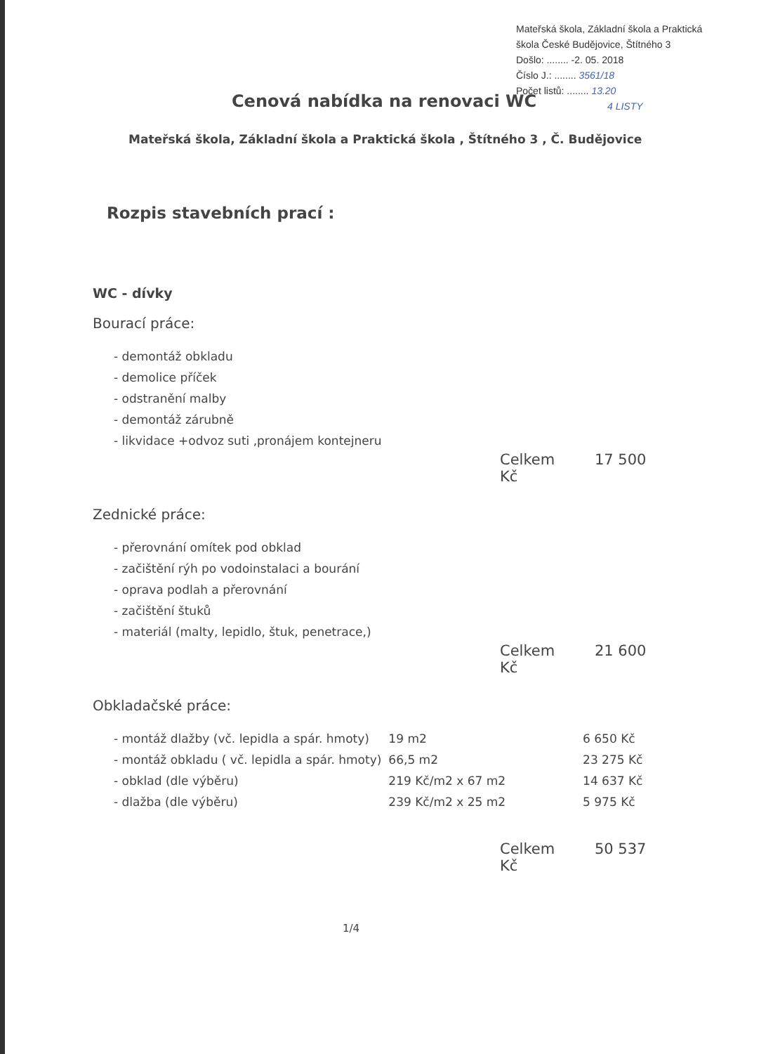Mateřská škola, Základní škola a Praktická škola České Budějovice, Štítného 3
Došlo: ........ -2. 05. 2018
Číslo J.: ........ 3561/18
Počet listů: ........ 13.20
4 LISTY
Cenová nabídka na renovaci WC
Mateřská škola, Základní škola a Praktická škola , Štítného 3 , Č. Budějovice
Rozpis stavebních prací :
WC - dívky
Bourací práce:
- demontáž obkladu
- demolice příček
- odstranění malby
- demontáž zárubně
- likvidace +odvoz suti ,pronájem kontejneru
Celkem 17 500 Kč
Zednické práce:
- přerovnání omítek pod obklad
- začištění rýh po vodoinstalaci a bourání
- oprava podlah a přerovnání
- začištění štuků
- materiál (malty, lepidlo, štuk, penetrace,)
Celkem 21 600 Kč
Obkladačské práce:
| - montáž dlažby (vč. lepidla a spár. hmoty) | 19 m2 | 6 650 Kč |
| - montáž obkladu ( vč. lepidla a spár. hmoty) | 66,5 m2 | 23 275 Kč |
| - obklad (dle výběru) | 219 Kč/m2 x 67 m2 | 14 637 Kč |
| - dlažba (dle výběru) | 239 Kč/m2 x 25 m2 | 5 975 Kč |
Celkem 50 537 Kč
1/4